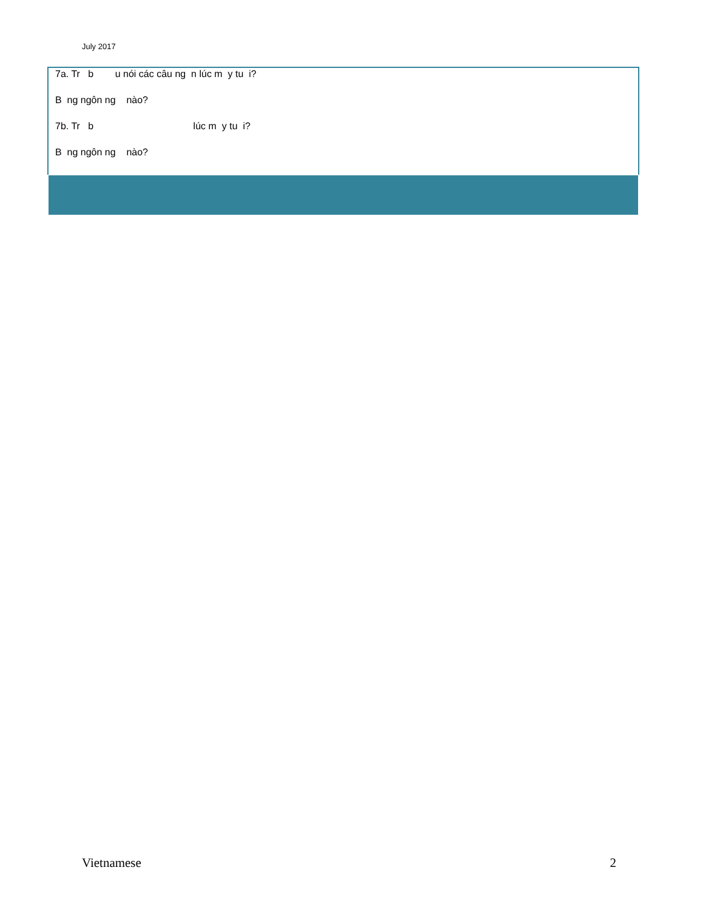July 2017
7a. Tr b u nói các câu ng n lúc m y tu i?
B ng ngôn ng nào?
7b. Tr b lúc m y tu i?
B ng ngôn ng nào?
Vietnamese 2